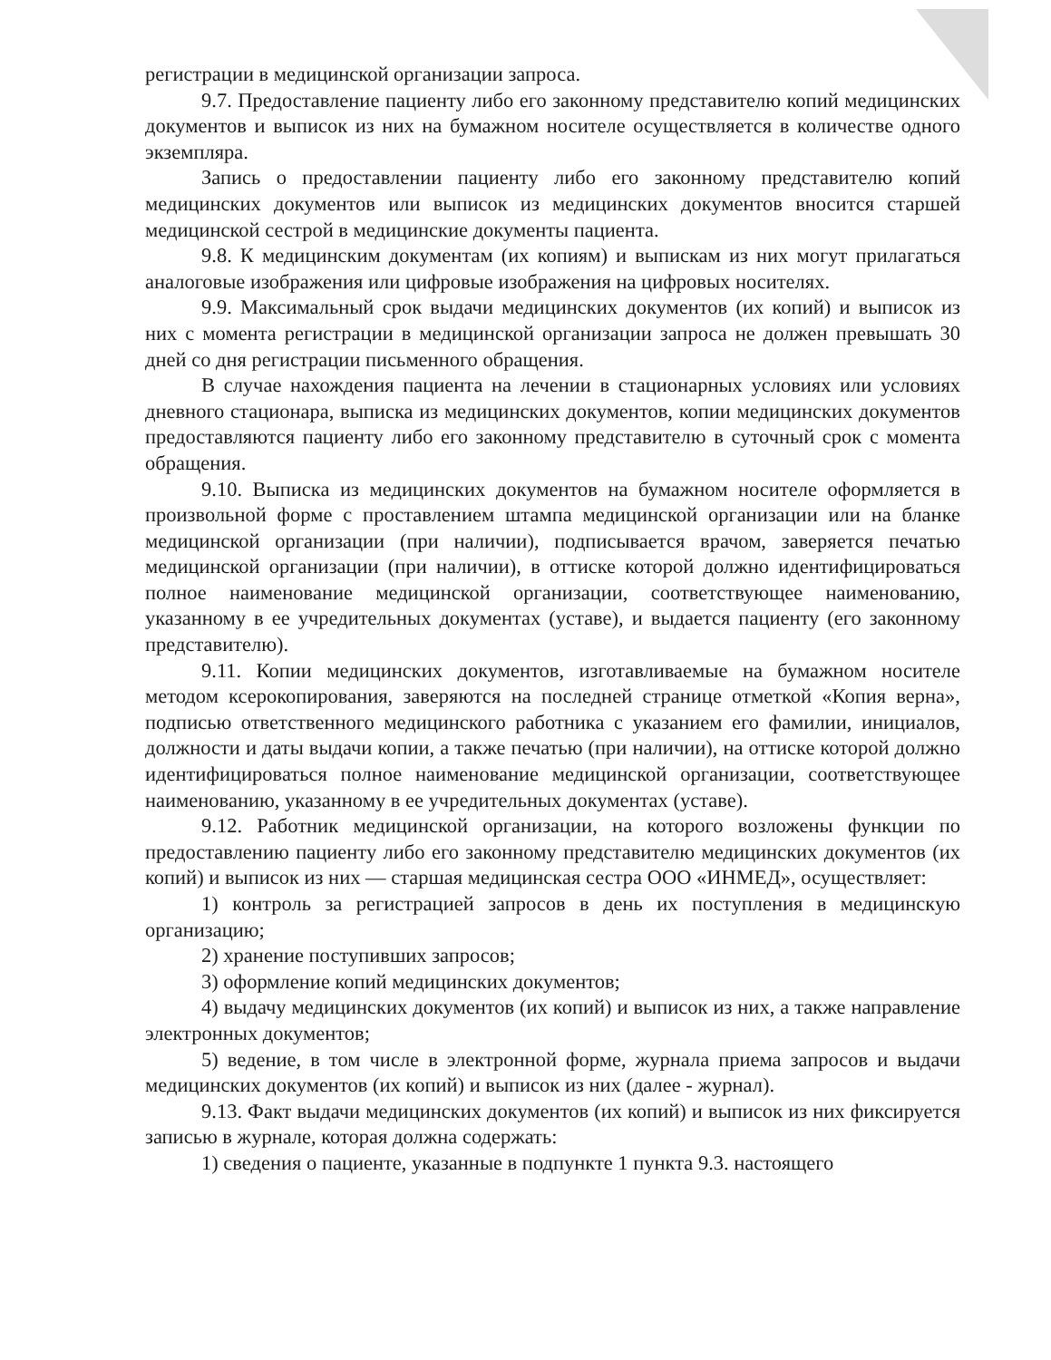регистрации в медицинской организации запроса.
9.7. Предоставление пациенту либо его законному представителю копий медицинских документов и выписок из них на бумажном носителе осуществляется в количестве одного экземпляра.
Запись о предоставлении пациенту либо его законному представителю копий медицинских документов или выписок из медицинских документов вносится старшей медицинской сестрой в медицинские документы пациента.
9.8. К медицинским документам (их копиям) и выпискам из них могут прилагаться аналоговые изображения или цифровые изображения на цифровых носителях.
9.9. Максимальный срок выдачи медицинских документов (их копий) и выписок из них с момента регистрации в медицинской организации запроса не должен превышать 30 дней со дня регистрации письменного обращения.
В случае нахождения пациента на лечении в стационарных условиях или условиях дневного стационара, выписка из медицинских документов, копии медицинских документов предоставляются пациенту либо его законному представителю в суточный срок с момента обращения.
9.10. Выписка из медицинских документов на бумажном носителе оформляется в произвольной форме с проставлением штампа медицинской организации или на бланке медицинской организации (при наличии), подписывается врачом, заверяется печатью медицинской организации (при наличии), в оттиске которой должно идентифицироваться полное наименование медицинской организации, соответствующее наименованию, указанному в ее учредительных документах (уставе), и выдается пациенту (его законному представителю).
9.11. Копии медицинских документов, изготавливаемые на бумажном носителе методом ксерокопирования, заверяются на последней странице отметкой «Копия верна», подписью ответственного медицинского работника с указанием его фамилии, инициалов, должности и даты выдачи копии, а также печатью (при наличии), на оттиске которой должно идентифицироваться полное наименование медицинской организации, соответствующее наименованию, указанному в ее учредительных документах (уставе).
9.12. Работник медицинской организации, на которого возложены функции по предоставлению пациенту либо его законному представителю медицинских документов (их копий) и выписок из них — старшая медицинская сестра ООО «ИНМЕД», осуществляет:
1) контроль за регистрацией запросов в день их поступления в медицинскую организацию;
2) хранение поступивших запросов;
3) оформление копий медицинских документов;
4) выдачу медицинских документов (их копий) и выписок из них, а также направление электронных документов;
5) ведение, в том числе в электронной форме, журнала приема запросов и выдачи медицинских документов (их копий) и выписок из них (далее - журнал).
9.13. Факт выдачи медицинских документов (их копий) и выписок из них фиксируется записью в журнале, которая должна содержать:
1) сведения о пациенте, указанные в подпункте 1 пункта 9.3. настоящего